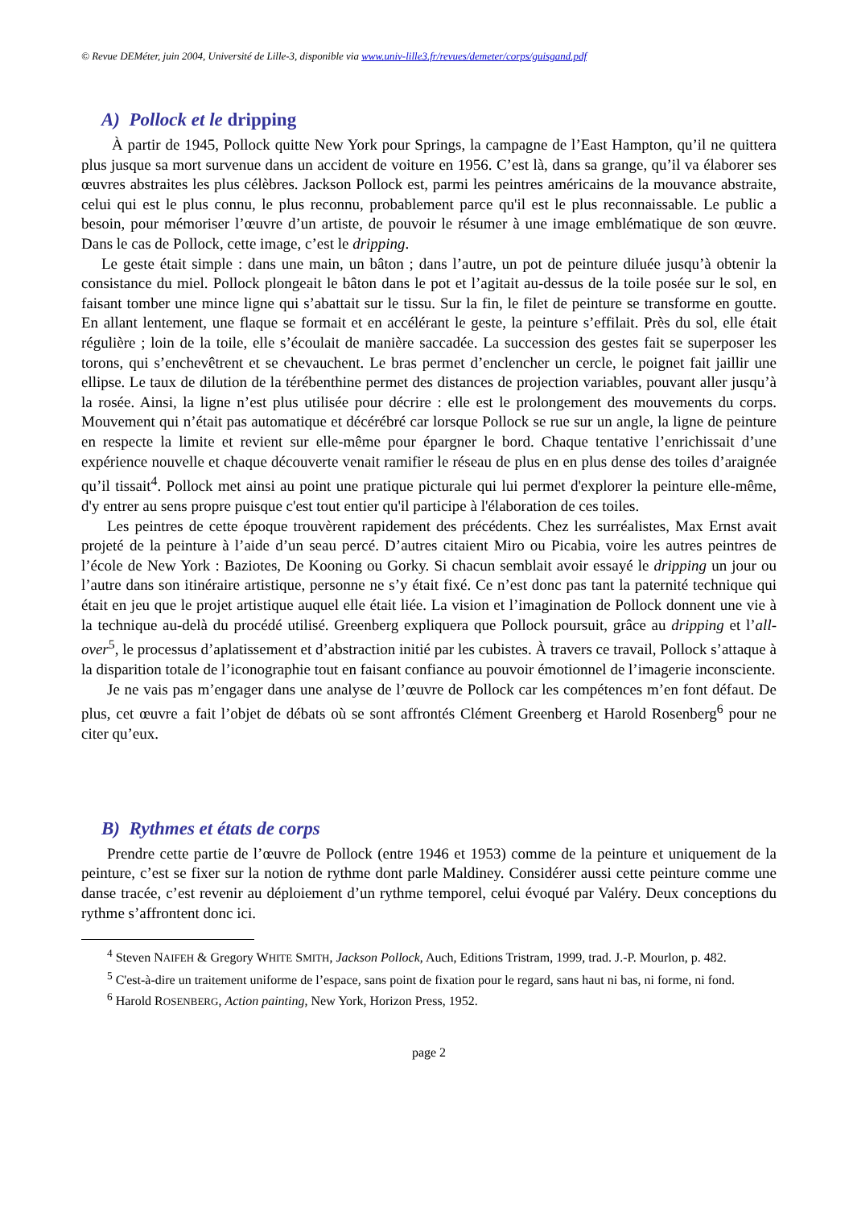© Revue DEMéter, juin 2004, Université de Lille-3, disponible via www.univ-lille3.fr/revues/demeter/corps/guisgand.pdf
A) Pollock et le dripping
À partir de 1945, Pollock quitte New York pour Springs, la campagne de l’East Hampton, qu’il ne quittera plus jusque sa mort survenue dans un accident de voiture en 1956. C’est là, dans sa grange, qu’il va élaborer ses œuvres abstraites les plus célèbres. Jackson Pollock est, parmi les peintres américains de la mouvance abstraite, celui qui est le plus connu, le plus reconnu, probablement parce qu'il est le plus reconnaissable. Le public a besoin, pour mémoriser l’œuvre d’un artiste, de pouvoir le résumer à une image emblématique de son œuvre. Dans le cas de Pollock, cette image, c’est le dripping.
Le geste était simple : dans une main, un bâton ; dans l’autre, un pot de peinture diluée jusqu’à obtenir la consistance du miel. Pollock plongeait le bâton dans le pot et l’agitait au-dessus de la toile posée sur le sol, en faisant tomber une mince ligne qui s’abattait sur le tissu. Sur la fin, le filet de peinture se transforme en goutte. En allant lentement, une flaque se formait et en accélérant le geste, la peinture s’effilait. Près du sol, elle était régulière ; loin de la toile, elle s’écoulait de manière saccadée. La succession des gestes fait se superposer les torons, qui s’enchevêtrent et se chevauchent. Le bras permet d’enclencher un cercle, le poignet fait jaillir une ellipse. Le taux de dilution de la térébenthine permet des distances de projection variables, pouvant aller jusqu’à la rosée. Ainsi, la ligne n’est plus utilisée pour décrire : elle est le prolongement des mouvements du corps. Mouvement qui n’était pas automatique et décérébré car lorsque Pollock se rue sur un angle, la ligne de peinture en respecte la limite et revient sur elle-même pour épargner le bord. Chaque tentative l’enrichissait d’une expérience nouvelle et chaque découverte venait ramifier le réseau de plus en en plus dense des toiles d’araignée qu’il tissait<sup>4</sup>. Pollock met ainsi au point une pratique picturale qui lui permet d'explorer la peinture elle-même, d'y entrer au sens propre puisque c'est tout entier qu'il participe à l'élaboration de ces toiles.
Les peintres de cette époque trouvèrent rapidement des précédents. Chez les surréalistes, Max Ernst avait projeté de la peinture à l’aide d’un seau percé. D’autres citaient Miro ou Picabia, voire les autres peintres de l’école de New York : Baziotes, De Kooning ou Gorky. Si chacun semblait avoir essayé le dripping un jour ou l’autre dans son itinéraire artistique, personne ne s’y était fixé. Ce n’est donc pas tant la paternité technique qui était en jeu que le projet artistique auquel elle était liée. La vision et l’imagination de Pollock donnent une vie à la technique au-delà du procédé utilisé. Greenberg expliquera que Pollock poursuit, grâce au dripping et l’all-over<sup>5</sup>, le processus d’aplatissement et d’abstraction initié par les cubistes. À travers ce travail, Pollock s’attaque à la disparition totale de l’iconographie tout en faisant confiance au pouvoir émotionnel de l’imagerie inconsciente.
Je ne vais pas m’engager dans une analyse de l’œuvre de Pollock car les compétences m’en font défaut. De plus, cet œuvre a fait l’objet de débats où se sont affrontés Clément Greenberg et Harold Rosenberg<sup>6</sup> pour ne citer qu’eux.
B) Rythmes et états de corps
Prendre cette partie de l’œuvre de Pollock (entre 1946 et 1953) comme de la peinture et uniquement de la peinture, c’est se fixer sur la notion de rythme dont parle Maldiney. Considérer aussi cette peinture comme une danse tracée, c’est revenir au déploiement d’un rythme temporel, celui évoqué par Valéry. Deux conceptions du rythme s’affrontent donc ici.
<sup>4</sup> Steven NAIFEH & Gregory WHITE SMITH, Jackson Pollock, Auch, Editions Tristram, 1999, trad. J.-P. Mourlon, p. 482.
<sup>5</sup> C'est-à-dire un traitement uniforme de l’espace, sans point de fixation pour le regard, sans haut ni bas, ni forme, ni fond.
<sup>6</sup> Harold ROSENBERG, Action painting, New York, Horizon Press, 1952.
page 2